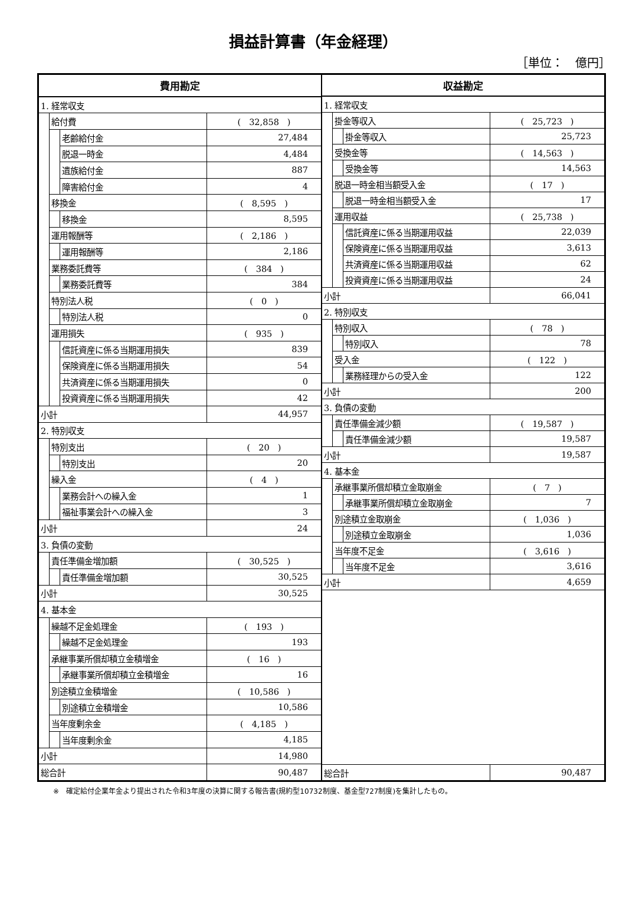損益計算書（年金経理）
［単位：　億円］
| 費用勘定 | | | |
| --- | --- | --- | --- |
| 1. 経常収支 | | | |
| | 給付費 | | ( 32,858 ) |
| | | 老齢給付金 | 27,484 |
| | | 脱退一時金 | 4,484 |
| | | 遺族給付金 | 887 |
| | | 障害給付金 | 4 |
| | 移換金 | | ( 8,595 ) |
| | | 移換金 | 8,595 |
| | 運用報酬等 | | ( 2,186 ) |
| | | 運用報酬等 | 2,186 |
| | 業務委託費等 | | ( 384 ) |
| | | 業務委託費等 | 384 |
| | 特別法人税 | | ( 0 ) |
| | | 特別法人税 | 0 |
| | 運用損失 | | ( 935 ) |
| | | 信託資産に係る当期運用損失 | 839 |
| | | 保険資産に係る当期運用損失 | 54 |
| | | 共済資産に係る当期運用損失 | 0 |
| | | 投資資産に係る当期運用損失 | 42 |
| 小計 | | | 44,957 |
| 2. 特別収支 | | | |
| | 特別支出 | | ( 20 ) |
| | | 特別支出 | 20 |
| | 繰入金 | | ( 4 ) |
| | | 業務会計への繰入金 | 1 |
| | | 福祉事業会計への繰入金 | 3 |
| 小計 | | | 24 |
| 3. 負債の変動 | | | |
| | 責任準備金増加額 | | ( 30,525 ) |
| | | 責任準備金増加額 | 30,525 |
| 小計 | | | 30,525 |
| 4. 基本金 | | | |
| | 繰越不足金処理金 | | ( 193 ) |
| | | 繰越不足金処理金 | 193 |
| | 承継事業所償却積立金積増金 | | ( 16 ) |
| | | 承継事業所償却積立金積増金 | 16 |
| | 別途積立金積増金 | | ( 10,586 ) |
| | | 別途積立金積増金 | 10,586 |
| | 当年度剰余金 | | ( 4,185 ) |
| | | 当年度剰余金 | 4,185 |
| 小計 | | | 14,980 |
| 総合計 | | | 90,487 |
| 収益勘定 | | | |
| --- | --- | --- | --- |
| 1. 経常収支 | | | |
| | 掛金等収入 | | ( 25,723 ) |
| | | 掛金等収入 | 25,723 |
| | 受換金等 | | ( 14,563 ) |
| | | 受換金等 | 14,563 |
| | 脱退一時金相当額受入金 | | ( 17 ) |
| | | 脱退一時金相当額受入金 | 17 |
| | 運用収益 | | ( 25,738 ) |
| | | 信託資産に係る当期運用収益 | 22,039 |
| | | 保険資産に係る当期運用収益 | 3,613 |
| | | 共済資産に係る当期運用収益 | 62 |
| | | 投資資産に係る当期運用収益 | 24 |
| 小計 | | | 66,041 |
| 2. 特別収支 | | | |
| | 特別収入 | | ( 78 ) |
| | | 特別収入 | 78 |
| | 受入金 | | ( 122 ) |
| | | 業務経理からの受入金 | 122 |
| 小計 | | | 200 |
| 3. 負債の変動 | | | |
| | 責任準備金減少額 | | ( 19,587 ) |
| | | 責任準備金減少額 | 19,587 |
| 小計 | | | 19,587 |
| 4. 基本金 | | | |
| | 承継事業所償却積立金取崩金 | | ( 7 ) |
| | | 承継事業所償却積立金取崩金 | 7 |
| | 別途積立金取崩金 | | ( 1,036 ) |
| | | 別途積立金取崩金 | 1,036 |
| | 当年度不足金 | | ( 3,616 ) |
| | | 当年度不足金 | 3,616 |
| 小計 | | | 4,659 |
| 総合計 | | | 90,487 |
※　確定給付企業年金より提出された令和3年度の決算に関する報告書(規約型10732制度、基金型727制度)を集計したもの。